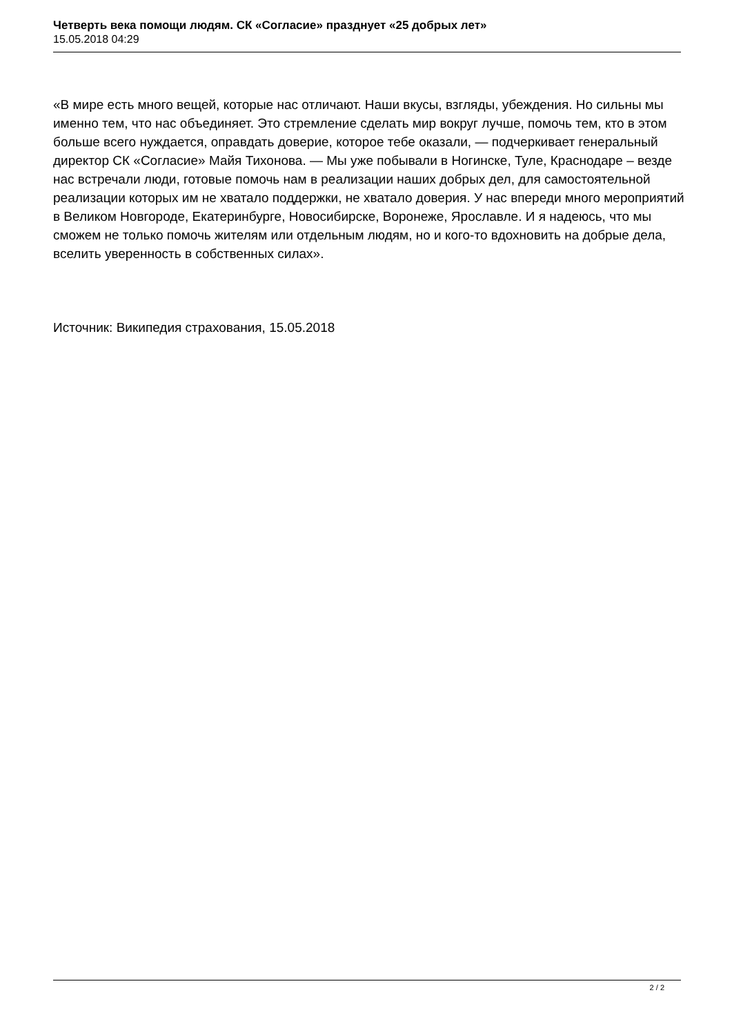Четверть века помощи людям. СК «Согласие» празднует «25 добрых лет»
15.05.2018 04:29
«В мире есть много вещей, которые нас отличают. Наши вкусы, взгляды, убеждения. Но сильны мы именно тем, что нас объединяет. Это стремление сделать мир вокруг лучше, помочь тем, кто в этом больше всего нуждается, оправдать доверие, которое тебе оказали, — подчеркивает генеральный директор СК «Согласие» Майя Тихонова. — Мы уже побывали в Ногинске, Туле, Краснодаре – везде нас встречали люди, готовые помочь нам в реализации наших добрых дел, для самостоятельной реализации которых им не хватало поддержки, не хватало доверия. У нас впереди много мероприятий в Великом Новгороде, Екатеринбурге, Новосибирске, Воронеже, Ярославле. И я надеюсь, что мы сможем не только помочь жителям или отдельным людям, но и кого-то вдохновить на добрые дела, вселить уверенность в собственных силах».
Источник: Википедия страхования, 15.05.2018
2 / 2